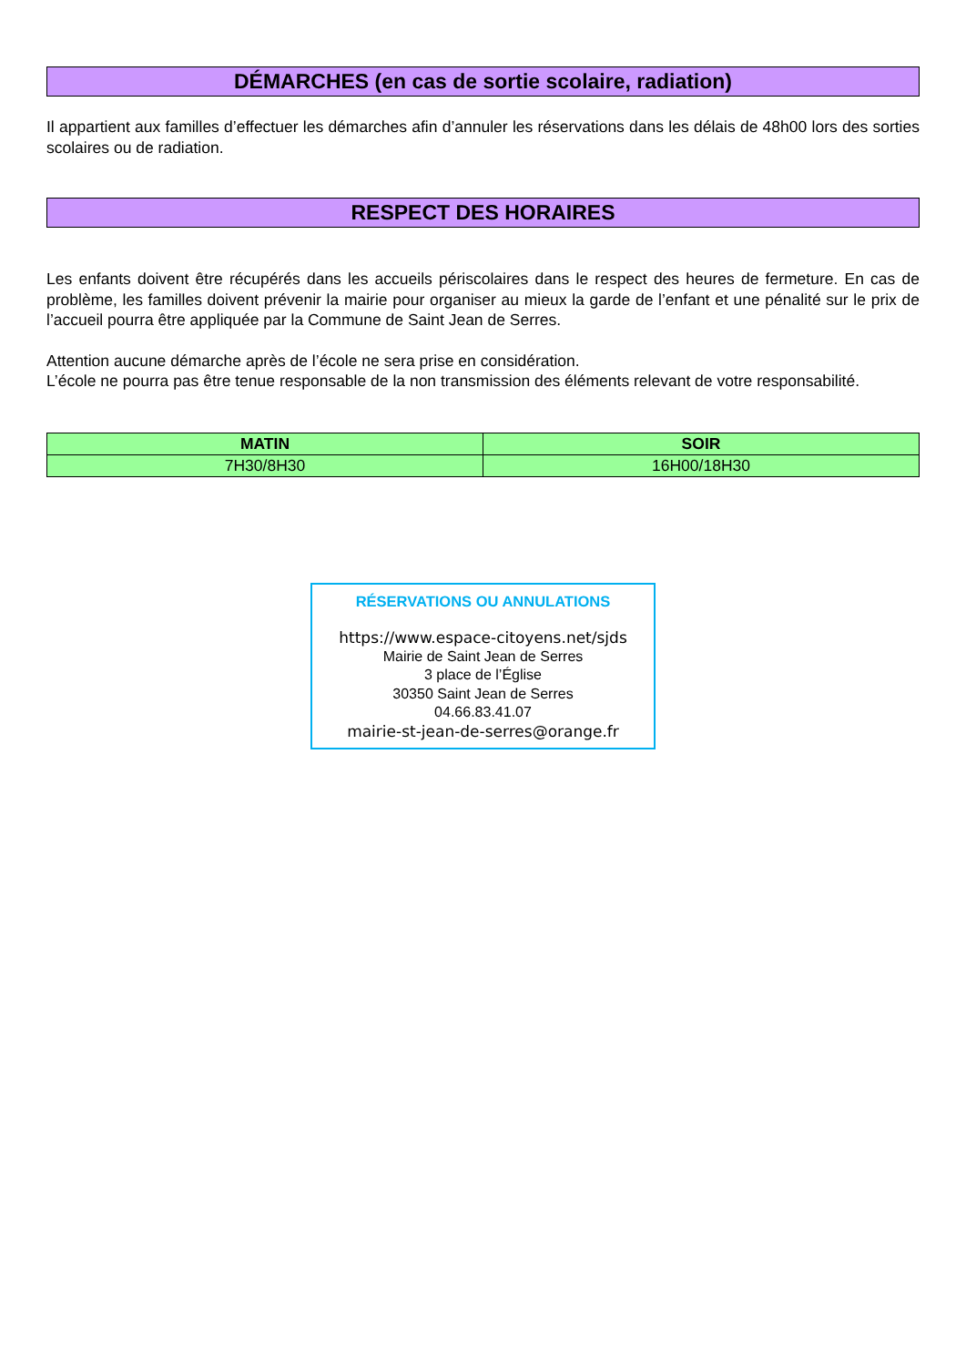DÉMARCHES (en cas de sortie scolaire, radiation)
Il appartient aux familles d’effectuer les démarches afin d’annuler les réservations dans les délais de 48h00 lors des sorties scolaires ou de radiation.
RESPECT DES HORAIRES
Les enfants doivent être récupérés dans les accueils périscolaires dans le respect des heures de fermeture. En cas de problème, les familles doivent prévenir la mairie pour organiser au mieux la garde de l’enfant et une pénalité sur le prix de l’accueil pourra être appliquée par la Commune de Saint Jean de Serres.
Attention aucune démarche après de l’école ne sera prise en considération.
L’école ne pourra pas être tenue responsable de la non transmission des éléments relevant de votre responsabilité.
| MATIN | SOIR |
| --- | --- |
| 7H30/8H30 | 16H00/18H30 |
RÉSERVATIONS OU ANNULATIONS
https://www.espace-citoyens.net/sjds
Mairie de Saint Jean de Serres
3 place de l’Église
30350 Saint Jean de Serres
04.66.83.41.07
mairie-st-jean-de-serres@orange.fr